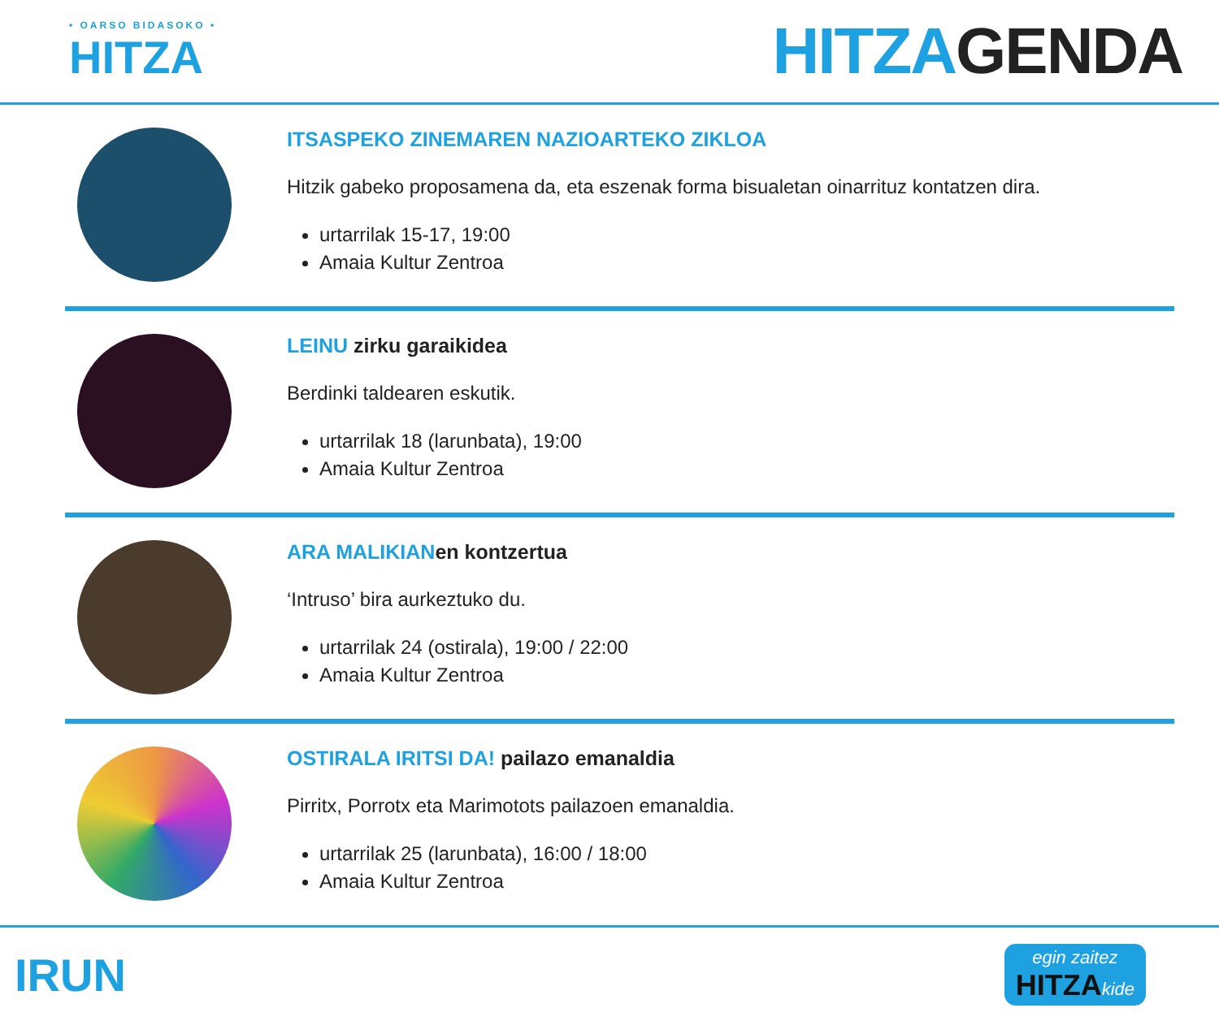• OARSO BIDASOKO •
HITZA
HITZAGENDA
ITSASPEKO ZINEMAREN NAZIOARTEKO ZIKLOA
Hitzik gabeko proposamena da, eta eszenak forma bisualetan oinarrituz kontatzen dira.
urtarrilak 15-17, 19:00
Amaia Kultur Zentroa
LEINU zirku garaikidea
Berdinki taldearen eskutik.
urtarrilak 18 (larunbata), 19:00
Amaia Kultur Zentroa
ARA MALIKIANen kontzertua
‘Intruso’ bira aurkeztuko du.
urtarrilak 24 (ostirala), 19:00 / 22:00
Amaia Kultur Zentroa
OSTIRALA IRITSI DA! pailazo emanaldia
Pirritx, Porrotx eta Marimotots pailazoen emanaldia.
urtarrilak 25 (larunbata), 16:00 / 18:00
Amaia Kultur Zentroa
IRUN
egin zaitez
HITZA kide